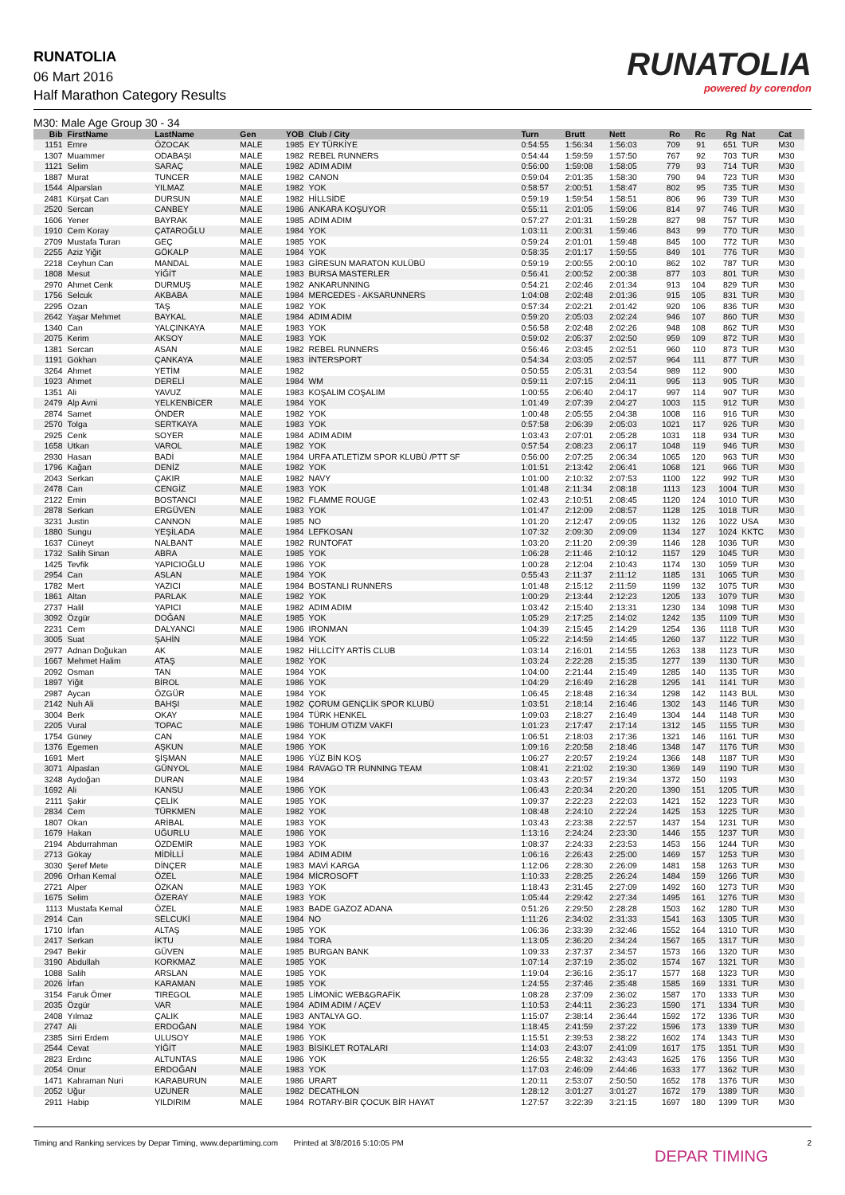RUNATOLIA
06 Mart 2016
Half Marathon Category Results
RUNATOLIA
powered by corendon
M30: Male Age Group 30 - 34
| Bib | FirstName | LastName | Gen | YOB | Club / City | Turn | Brutt | Nett | Ro | Rc | Rg | Nat | Cat |
| --- | --- | --- | --- | --- | --- | --- | --- | --- | --- | --- | --- | --- | --- |
| 1151 | Emre | ÖZOCAK | MALE | 1985 | EY TÜRKİYE | 0:54:55 | 1:56:34 | 1:56:03 | 709 | 91 | 651 | TUR | M30 |
| 1307 | Muammer | ODABAŞI | MALE | 1982 | REBEL RUNNERS | 0:54:44 | 1:59:59 | 1:57:50 | 767 | 92 | 703 | TUR | M30 |
| 1121 | Selim | SARAÇ | MALE | 1982 | ADIM ADIM | 0:56:00 | 1:59:08 | 1:58:05 | 779 | 93 | 714 | TUR | M30 |
| 1887 | Murat | TUNCER | MALE | 1982 | CANON | 0:59:04 | 2:01:35 | 1:58:30 | 790 | 94 | 723 | TUR | M30 |
| 1544 | Alparslan | YILMAZ | MALE | 1982 | YOK | 0:58:57 | 2:00:51 | 1:58:47 | 802 | 95 | 735 | TUR | M30 |
| 2481 | Kürşat Can | DURSUN | MALE | 1982 | HİLLSİDE | 0:59:19 | 1:59:54 | 1:58:51 | 806 | 96 | 739 | TUR | M30 |
| 2520 | Sercan | CANBEY | MALE | 1986 | ANKARA KOŞUYOR | 0:55:11 | 2:01:05 | 1:59:06 | 814 | 97 | 746 | TUR | M30 |
| 1606 | Yener | BAYRAK | MALE | 1985 | ADIM ADIM | 0:57:27 | 2:01:31 | 1:59:28 | 827 | 98 | 757 | TUR | M30 |
| 1910 | Cem Koray | ÇATAROĞLU | MALE | 1984 | YOK | 1:03:11 | 2:00:31 | 1:59:46 | 843 | 99 | 770 | TUR | M30 |
| 2709 | Mustafa Turan | GEÇ | MALE | 1985 | YOK | 0:59:24 | 2:01:01 | 1:59:48 | 845 | 100 | 772 | TUR | M30 |
| 2255 | Aziz Yiğit | GÖKALP | MALE | 1984 | YOK | 0:58:35 | 2:01:17 | 1:59:55 | 849 | 101 | 776 | TUR | M30 |
| 2218 | Ceyhun Can | MANDAL | MALE | 1983 | GİRESUN MARATON KULÜBÜ | 0:59:19 | 2:00:55 | 2:00:10 | 862 | 102 | 787 | TUR | M30 |
| 1808 | Mesut | YİĞİT | MALE | 1983 | BURSA MASTERLER | 0:56:41 | 2:00:52 | 2:00:38 | 877 | 103 | 801 | TUR | M30 |
| 2970 | Ahmet Cenk | DURMUŞ | MALE | 1982 | ANKARUNNING | 0:54:21 | 2:02:46 | 2:01:34 | 913 | 104 | 829 | TUR | M30 |
| 1756 | Selcuk | AKBABA | MALE | 1984 | MERCEDES - AKSARUNNERS | 1:04:08 | 2:02:48 | 2:01:36 | 915 | 105 | 831 | TUR | M30 |
| 2295 | Ozan | TAŞ | MALE | 1982 | YOK | 0:57:34 | 2:02:21 | 2:01:42 | 920 | 106 | 836 | TUR | M30 |
| 2642 | Yaşar Mehmet | BAYKAL | MALE | 1984 | ADIM ADIM | 0:59:20 | 2:05:03 | 2:02:24 | 946 | 107 | 860 | TUR | M30 |
| 1340 | Can | YALÇINKAYA | MALE | 1983 | YOK | 0:56:58 | 2:02:48 | 2:02:26 | 948 | 108 | 862 | TUR | M30 |
| 2075 | Kerim | AKSOY | MALE | 1983 | YOK | 0:59:02 | 2:05:37 | 2:02:50 | 959 | 109 | 872 | TUR | M30 |
| 1381 | Sercan | ASAN | MALE | 1982 | REBEL RUNNERS | 0:56:46 | 2:03:45 | 2:02:51 | 960 | 110 | 873 | TUR | M30 |
| 1191 | Gökhan | ÇANKAYA | MALE | 1983 | İNTERSPORT | 0:54:34 | 2:03:05 | 2:02:57 | 964 | 111 | 877 | TUR | M30 |
| 3264 | Ahmet | YETİM | MALE | 1982 | | 0:50:55 | 2:05:31 | 2:03:54 | 989 | 112 | 900 | | M30 |
| 1923 | Ahmet | DERELİ | MALE | 1984 | WM | 0:59:11 | 2:07:15 | 2:04:11 | 995 | 113 | 905 | TUR | M30 |
| 1351 | Ali | YAVUZ | MALE | 1983 | KOŞALIM COŞALIM | 1:00:55 | 2:06:40 | 2:04:17 | 997 | 114 | 907 | TUR | M30 |
| 2479 | Alp Avni | YELKENBİCER | MALE | 1984 | YOK | 1:01:49 | 2:07:39 | 2:04:27 | 1003 | 115 | 912 | TUR | M30 |
| 2874 | Samet | ÖNDER | MALE | 1982 | YOK | 1:00:48 | 2:05:55 | 2:04:38 | 1008 | 116 | 916 | TUR | M30 |
| 2570 | Tolga | SERTKAYA | MALE | 1983 | YOK | 0:57:58 | 2:06:39 | 2:05:03 | 1021 | 117 | 926 | TUR | M30 |
| 2925 | Cenk | SOYER | MALE | 1984 | ADIM ADIM | 1:03:43 | 2:07:01 | 2:05:28 | 1031 | 118 | 934 | TUR | M30 |
| 1658 | Utkan | VAROL | MALE | 1982 | YOK | 0:57:54 | 2:08:23 | 2:06:17 | 1048 | 119 | 946 | TUR | M30 |
| 2930 | Hasan | BADİ | MALE | 1984 | URFA ATLETİZM SPOR KLUBÜ /PTT SF | 0:56:00 | 2:07:25 | 2:06:34 | 1065 | 120 | 963 | TUR | M30 |
| 1796 | Kağan | DENİZ | MALE | 1982 | YOK | 1:01:51 | 2:13:42 | 2:06:41 | 1068 | 121 | 966 | TUR | M30 |
| 2043 | Serkan | ÇAKIR | MALE | 1982 | NAVY | 1:01:00 | 2:10:32 | 2:07:53 | 1100 | 122 | 992 | TUR | M30 |
| 2478 | Can | CENGİZ | MALE | 1983 | YOK | 1:01:48 | 2:11:34 | 2:08:18 | 1113 | 123 | 1004 | TUR | M30 |
| 2122 | Emin | BOSTANCI | MALE | 1982 | FLAMME ROUGE | 1:02:43 | 2:10:51 | 2:08:45 | 1120 | 124 | 1010 | TUR | M30 |
| 2878 | Serkan | ERGÜVEN | MALE | 1983 | YOK | 1:01:47 | 2:12:09 | 2:08:57 | 1128 | 125 | 1018 | TUR | M30 |
| 3231 | Justin | CANNON | MALE | 1985 | NO | 1:01:20 | 2:12:47 | 2:09:05 | 1132 | 126 | 1022 | USA | M30 |
| 1880 | Sungu | YEŞİLADA | MALE | 1984 | LEFKOSAN | 1:07:32 | 2:09:30 | 2:09:09 | 1134 | 127 | 1024 | KKTC | M30 |
| 1637 | Cüneyt | NALBANT | MALE | 1982 | RUNTOFAT | 1:03:20 | 2:11:20 | 2:09:39 | 1146 | 128 | 1036 | TUR | M30 |
| 1732 | Salih Sinan | ABRA | MALE | 1985 | YOK | 1:06:28 | 2:11:46 | 2:10:12 | 1157 | 129 | 1045 | TUR | M30 |
| 1425 | Tevfik | YAPICIOĞLU | MALE | 1986 | YOK | 1:00:28 | 2:12:04 | 2:10:43 | 1174 | 130 | 1059 | TUR | M30 |
| 2954 | Can | ASLAN | MALE | 1984 | YOK | 0:55:43 | 2:11:37 | 2:11:12 | 1185 | 131 | 1065 | TUR | M30 |
| 1782 | Mert | YAZICI | MALE | 1984 | BOSTANLI RUNNERS | 1:01:48 | 2:15:12 | 2:11:59 | 1199 | 132 | 1075 | TUR | M30 |
| 1861 | Altan | PARLAK | MALE | 1982 | YOK | 1:00:29 | 2:13:44 | 2:12:23 | 1205 | 133 | 1079 | TUR | M30 |
| 2737 | Halil | YAPICI | MALE | 1982 | ADIM ADIM | 1:03:42 | 2:15:40 | 2:13:31 | 1230 | 134 | 1098 | TUR | M30 |
| 3092 | Özgür | DOĞAN | MALE | 1985 | YOK | 1:05:29 | 2:17:25 | 2:14:02 | 1242 | 135 | 1109 | TUR | M30 |
| 2231 | Cem | DALYANCI | MALE | 1986 | IRONMAN | 1:04:39 | 2:15:45 | 2:14:29 | 1254 | 136 | 1118 | TUR | M30 |
| 3005 | Suat | ŞAHİN | MALE | 1984 | YOK | 1:05:22 | 2:14:59 | 2:14:45 | 1260 | 137 | 1122 | TUR | M30 |
| 2977 | Adnan Doğukan | AK | MALE | 1982 | HİLLCİTY ARTİS CLUB | 1:03:14 | 2:16:01 | 2:14:55 | 1263 | 138 | 1123 | TUR | M30 |
| 1667 | Mehmet Halim | ATAŞ | MALE | 1982 | YOK | 1:03:24 | 2:22:28 | 2:15:35 | 1277 | 139 | 1130 | TUR | M30 |
| 2092 | Osman | TAN | MALE | 1984 | YOK | 1:04:00 | 2:21:44 | 2:15:49 | 1285 | 140 | 1135 | TUR | M30 |
| 1897 | Yiğit | BİROL | MALE | 1986 | YOK | 1:04:29 | 2:16:49 | 2:16:28 | 1295 | 141 | 1141 | TUR | M30 |
| 2987 | Aycan | ÖZGÜR | MALE | 1984 | YOK | 1:06:45 | 2:18:48 | 2:16:34 | 1298 | 142 | 1143 | BUL | M30 |
| 2142 | Nuh Ali | BAHŞI | MALE | 1982 | ÇORUM GENÇLİK SPOR KLUBÜ | 1:03:51 | 2:18:14 | 2:16:46 | 1302 | 143 | 1146 | TUR | M30 |
| 3004 | Berk | OKAY | MALE | 1984 | TÜRK HENKEL | 1:09:03 | 2:18:27 | 2:16:49 | 1304 | 144 | 1148 | TUR | M30 |
| 2205 | Vural | TOPAC | MALE | 1986 | TOHUM OTIZM VAKFI | 1:01:23 | 2:17:47 | 2:17:14 | 1312 | 145 | 1155 | TUR | M30 |
| 1754 | Güney | CAN | MALE | 1984 | YOK | 1:06:51 | 2:18:03 | 2:17:36 | 1321 | 146 | 1161 | TUR | M30 |
| 1376 | Egemen | AŞKUN | MALE | 1986 | YOK | 1:09:16 | 2:20:58 | 2:18:46 | 1348 | 147 | 1176 | TUR | M30 |
| 1691 | Mert | ŞİŞMAN | MALE | 1986 | YÜZ BİN KOŞ | 1:06:27 | 2:20:57 | 2:19:24 | 1366 | 148 | 1187 | TUR | M30 |
| 3071 | Alpaslan | GÜNYOL | MALE | 1984 | RAVAGO TR RUNNING TEAM | 1:08:41 | 2:21:02 | 2:19:30 | 1369 | 149 | 1190 | TUR | M30 |
| 3248 | Aydoğan | DURAN | MALE | 1984 | | 1:03:43 | 2:20:57 | 2:19:34 | 1372 | 150 | 1193 | | M30 |
| 1692 | Ali | KANSU | MALE | 1986 | YOK | 1:06:43 | 2:20:34 | 2:20:20 | 1390 | 151 | 1205 | TUR | M30 |
| 2111 | Şakir | ÇELİK | MALE | 1985 | YOK | 1:09:37 | 2:22:23 | 2:22:03 | 1421 | 152 | 1223 | TUR | M30 |
| 2834 | Cem | TÜRKMEN | MALE | 1982 | YOK | 1:08:48 | 2:24:10 | 2:22:24 | 1425 | 153 | 1225 | TUR | M30 |
| 1807 | Okan | ARİBAL | MALE | 1983 | YOK | 1:03:43 | 2:23:38 | 2:22:57 | 1437 | 154 | 1231 | TUR | M30 |
| 1679 | Hakan | UĞURLU | MALE | 1986 | YOK | 1:13:16 | 2:24:24 | 2:23:30 | 1446 | 155 | 1237 | TUR | M30 |
| 2194 | Abdurrahman | ÖZDEMİR | MALE | 1983 | YOK | 1:08:37 | 2:24:33 | 2:23:53 | 1453 | 156 | 1244 | TUR | M30 |
| 2713 | Gökay | MİDİLLİ | MALE | 1984 | ADIM ADIM | 1:06:16 | 2:26:43 | 2:25:00 | 1469 | 157 | 1253 | TUR | M30 |
| 3030 | Şeref Mete | DİNÇER | MALE | 1983 | MAVİ KARGA | 1:12:06 | 2:28:30 | 2:26:09 | 1481 | 158 | 1263 | TUR | M30 |
| 2096 | Orhan Kemal | ÖZEL | MALE | 1984 | MİCROSOFT | 1:10:33 | 2:28:25 | 2:26:24 | 1484 | 159 | 1266 | TUR | M30 |
| 2721 | Alper | ÖZKAN | MALE | 1983 | YOK | 1:18:43 | 2:31:45 | 2:27:09 | 1492 | 160 | 1273 | TUR | M30 |
| 1675 | Selim | ÖZERAY | MALE | 1983 | YOK | 1:05:44 | 2:29:42 | 2:27:34 | 1495 | 161 | 1276 | TUR | M30 |
| 1113 | Mustafa Kemal | ÖZEL | MALE | 1983 | BADE GAZOZ ADANA | 0:51:26 | 2:29:50 | 2:28:28 | 1503 | 162 | 1280 | TUR | M30 |
| 2914 | Can | SELCUKİ | MALE | 1984 | NO | 1:11:26 | 2:34:02 | 2:31:33 | 1541 | 163 | 1305 | TUR | M30 |
| 1710 | İrfan | ALTAŞ | MALE | 1985 | YOK | 1:06:36 | 2:33:39 | 2:32:46 | 1552 | 164 | 1310 | TUR | M30 |
| 2417 | Serkan | İKTU | MALE | 1984 | TORA | 1:13:05 | 2:36:20 | 2:34:24 | 1567 | 165 | 1317 | TUR | M30 |
| 2947 | Bekir | GÜVEN | MALE | 1985 | BURGAN BANK | 1:09:33 | 2:37:37 | 2:34:57 | 1573 | 166 | 1320 | TUR | M30 |
| 3190 | Abdullah | KORKMAZ | MALE | 1985 | YOK | 1:07:14 | 2:37:19 | 2:35:02 | 1574 | 167 | 1321 | TUR | M30 |
| 1088 | Salih | ARSLAN | MALE | 1985 | YOK | 1:19:04 | 2:36:16 | 2:35:17 | 1577 | 168 | 1323 | TUR | M30 |
| 2026 | İrfan | KARAMAN | MALE | 1985 | YOK | 1:24:55 | 2:37:46 | 2:35:48 | 1585 | 169 | 1331 | TUR | M30 |
| 3154 | Faruk Ömer | TIREGOL | MALE | 1985 | LİMONİC WEB&GRAFİK | 1:08:28 | 2:37:09 | 2:36:02 | 1587 | 170 | 1333 | TUR | M30 |
| 2035 | Özgür | VAR | MALE | 1984 | ADIM ADIM / AÇEV | 1:10:53 | 2:44:11 | 2:36:23 | 1590 | 171 | 1334 | TUR | M30 |
| 2408 | Yılmaz | ÇALIK | MALE | 1983 | ANTALYA GO. | 1:15:07 | 2:38:14 | 2:36:44 | 1592 | 172 | 1336 | TUR | M30 |
| 2747 | Ali | ERDOĞAN | MALE | 1984 | YOK | 1:18:45 | 2:41:59 | 2:37:22 | 1596 | 173 | 1339 | TUR | M30 |
| 2385 | Sirri Erdem | ULUSOY | MALE | 1986 | YOK | 1:15:51 | 2:39:53 | 2:38:22 | 1602 | 174 | 1343 | TUR | M30 |
| 2544 | Cevat | YİĞİT | MALE | 1983 | BİSİKLET ROTALARI | 1:14:03 | 2:43:07 | 2:41:09 | 1617 | 175 | 1351 | TUR | M30 |
| 2823 | Erdınc | ALTUNTAS | MALE | 1986 | YOK | 1:26:55 | 2:48:32 | 2:43:43 | 1625 | 176 | 1356 | TUR | M30 |
| 2054 | Onur | ERDOĞAN | MALE | 1983 | YOK | 1:17:03 | 2:46:09 | 2:44:46 | 1633 | 177 | 1362 | TUR | M30 |
| 1471 | Kahraman Nuri | KARABURUN | MALE | 1986 | URART | 1:20:11 | 2:53:07 | 2:50:50 | 1652 | 178 | 1376 | TUR | M30 |
| 2052 | Uğur | UZUNER | MALE | 1982 | DECATHLON | 1:28:12 | 3:01:27 | 3:01:27 | 1672 | 179 | 1389 | TUR | M30 |
| 2911 | Habip | YILDIRIM | MALE | 1984 | ROTARY-BİR ÇOCUK BİR HAYAT | 1:27:57 | 3:22:39 | 3:21:15 | 1697 | 180 | 1399 | TUR | M30 |
Timing and Ranking services by Depar Timing, www.departiming.com Printed at 3/8/2016 5:10:05 PM 2
DEPAR TIMING